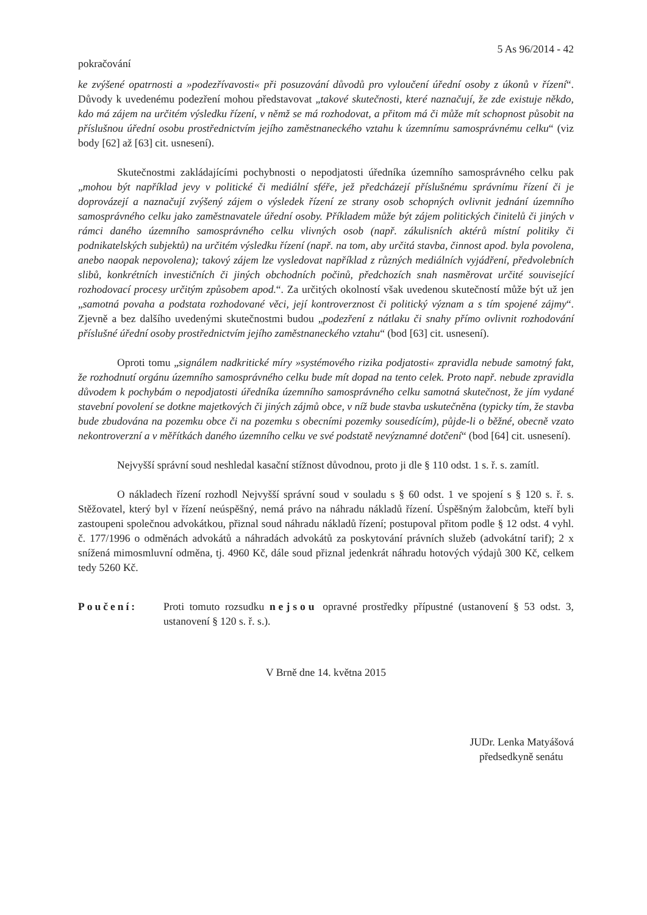5 As 96/2014 - 42
pokračování
ke zvýšené opatrnosti a »podezřívavosti« při posuzování důvodů pro vyloučení úřední osoby z úkonů v řízení“. Důvody k uvedenému podezření mohou představovat „takové skutečnosti, které naznačují, že zde existuje někdo, kdo má zájem na určitém výsledku řízení, v němž se má rozhodovat, a přitom má či může mít schopnost působit na příslušnou úřední osobu prostřednictvím jejího zaměstnaneckého vztahu k územnímu samosprávnému celku“ (viz body [62] až [63] cit. usnesení).
Skutečnostmi zakládajícími pochybnosti o nepodjatosti úředníka územního samosprávného celku pak „mohou být například jevy v politické či mediální sféře, jež předcházejí příslušnému správnímu řízení či je doprovázejí a naznačují zvýšený zájem o výsledek řízení ze strany osob schopných ovlivnit jednání územního samosprávného celku jako zaměstnavatele úřední osoby. Příkladem může být zájem politických činitelů či jiných v rámci daného územního samosprávného celku vlivných osob (např. zákulisních aktérů místní politiky či podnikatelských subjektů) na určitém výsledku řízení (např. na tom, aby určitá stavba, činnost apod. byla povolena, anebo naopak nepovolena); takový zájem lze vysledovat například z různých mediálních vyjádření, předvolebních slibů, konkrétních investičních či jiných obchodních počinů, předchozích snah nasměrovat určité související rozhodovací procesy určitým způsobem apod.“. Za určitých okolností však uvedenou skutečností může být už jen „samotná povaha a podstata rozhodované věci, její kontroverznost či politický význam a s tím spojené zájmy“. Zjevně a bez dalšího uvedenými skutečnostmi budou „podezření z nátlaku či snahy přímo ovlivnit rozhodování příslušné úřední osoby prostřednictvím jejího zaměstnaneckého vztahu“ (bod [63] cit. usnesení).
Oproti tomu „signálem nadkritické míry »systémového rizika podjatosti« zpravidla nebude samotný fakt, že rozhodnutí orgánu územního samosprávného celku bude mít dopad na tento celek. Proto např. nebude zpravidla důvodem k pochybám o nepodjatosti úředníka územního samosprávného celku samotná skutečnost, že jím vydané stavební povolení se dotkne majetkových či jiných zájmů obce, v níž bude stavba uskutečněna (typicky tím, že stavba bude zbudována na pozemku obce či na pozemku s obecními pozemky sousedícím), půjde-li o běžné, obecně vzato nekontroverzní a v měřítkách daného územního celku ve své podstatě nevýznamné dotčení“ (bod [64] cit. usnesení).
Nejvyšší správní soud neshledal kasační stížnost důvodnou, proto ji dle § 110 odst. 1 s. ř. s. zamítl.
O nákladech řízení rozhodl Nejvyšší správní soud v souladu s § 60 odst. 1 ve spojení s § 120 s. ř. s. Stěžovatel, který byl v řízení neúspěšný, nemá právo na náhradu nákladů řízení. Úspěšným žalobcům, kteří byli zastoupeni společnou advokátkou, přiznal soud náhradu nákladů řízení; postupoval přitom podle § 12 odst. 4 vyhl. č. 177/1996 o odměnách advokátů a náhradách advokátů za poskytování právních služeb (advokátní tarif); 2 x snížená mimosmluvní odměna, tj. 4960 Kč, dále soud přiznal jedenkrát náhradu hotových výdajů 300 Kč, celkem tedy 5260 Kč.
Poučení: Proti tomuto rozsudku nejsou opravné prostředky přípustné (ustanovení § 53 odst. 3, ustanovení § 120 s. ř. s.).
V Brně dne 14. května 2015
JUDr. Lenka Matyášová
předsedkyně senátu